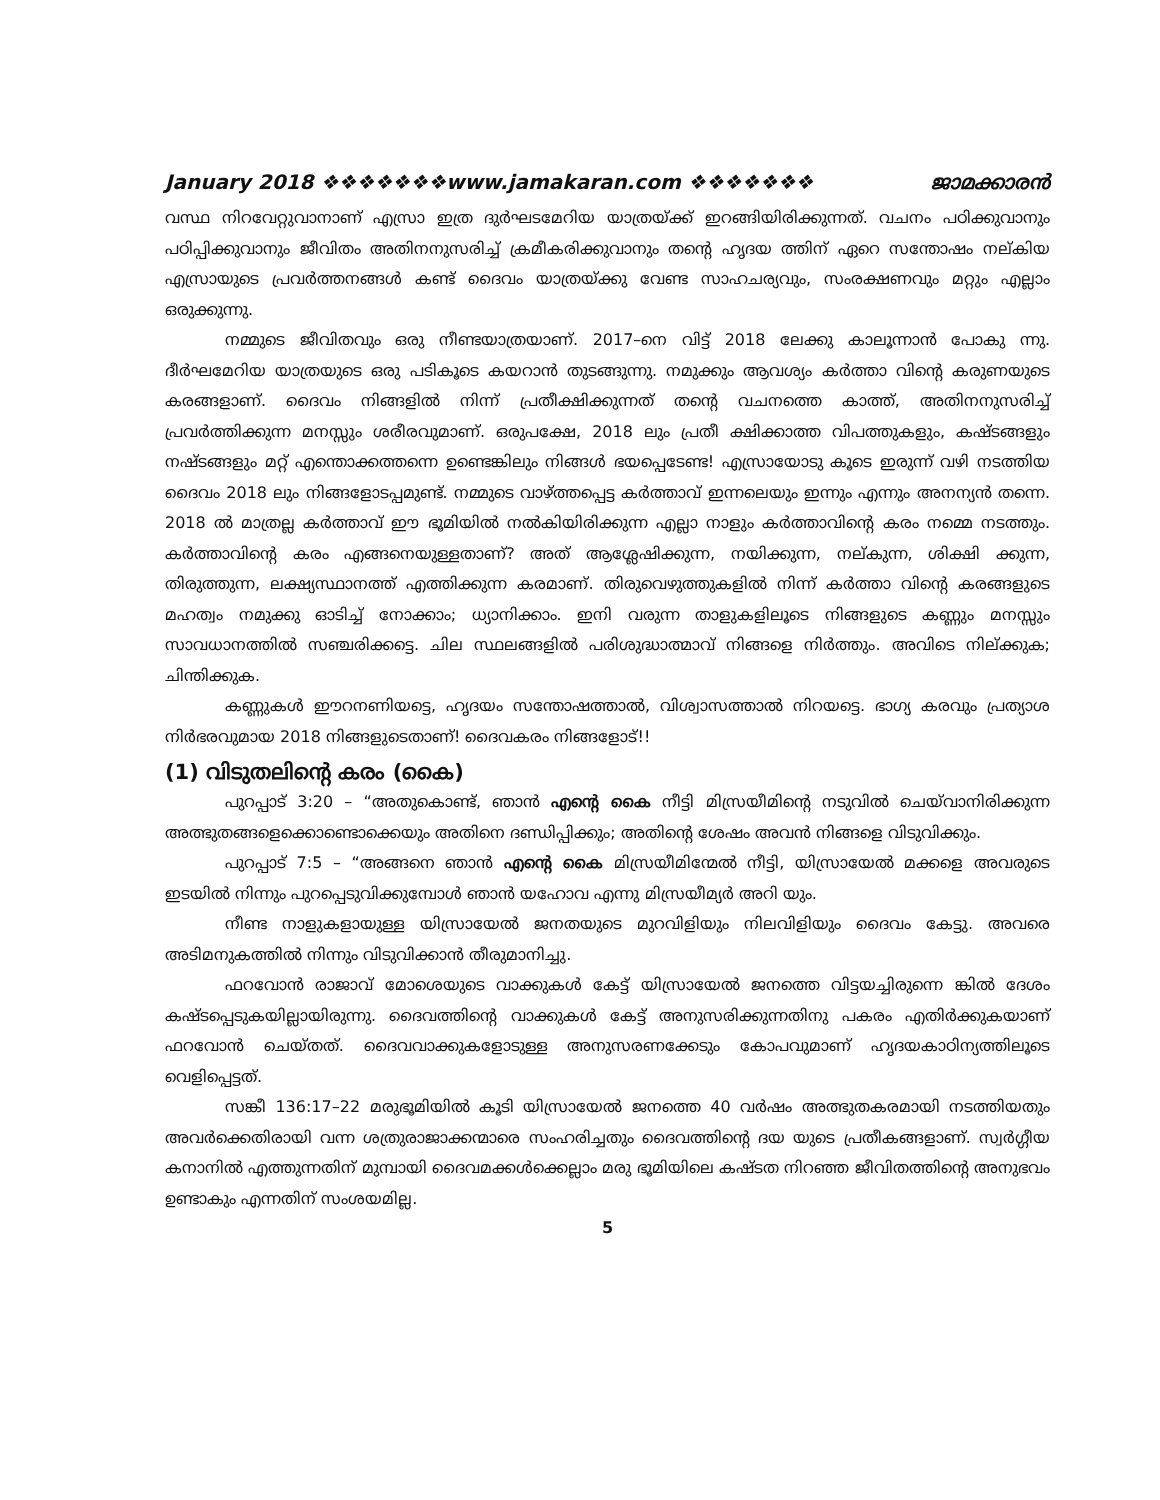January 2018 ❖❖❖❖❖❖❖www.jamakaran.com ❖❖❖❖❖❖❖ ജാമക്കാരൻ
വസ്ഥ നിറവേറ്റുവാനാണ് എസ്രാ ഇത്ര ദുർഘടമേറിയ യാത്രയ്ക്ക് ഇറങ്ങിയിരിക്കുന്നത്. വചനം പഠിക്കുവാനും പഠിപ്പിക്കുവാനും ജീവിതം അതിനനുസരിച്ച് ക്രമീകരിക്കുവാനും തന്റെ ഹൃദയ ത്തിന് ഏറെ സന്തോഷം നല്കിയ എസ്രായുടെ പ്രവർത്തനങ്ങൾ കണ്ട് ദൈവം യാത്രയ്ക്കു വേണ്ട സാഹചര്യവും, സംരക്ഷണവും മറ്റും എല്ലാം ഒരുക്കുന്നു.
നമ്മുടെ ജീവിതവും ഒരു നീണ്ടയാത്രയാണ്. 2017–നെ വിട്ട് 2018 ലേക്കു കാലൂന്നാൻ പോകു ന്നു. ദീർഘമേറിയ യാത്രയുടെ ഒരു പടികൂടെ കയറാൻ തുടങ്ങുന്നു. നമുക്കും ആവശ്യം കർത്താ വിന്റെ കരുണയുടെ കരങ്ങളാണ്. ദൈവം നിങ്ങളിൽ നിന്ന് പ്രതീക്ഷിക്കുന്നത് തന്റെ വചനത്തെ കാത്ത്, അതിനനുസരിച്ച് പ്രവർത്തിക്കുന്ന മനസ്സും ശരീരവുമാണ്. ഒരുപക്ഷേ, 2018 ലും പ്രതീ ക്ഷിക്കാത്ത വിപത്തുകളും, കഷ്ടങ്ങളും നഷ്ടങ്ങളും മറ്റ് എന്തൊക്കത്തന്നെ ഉണ്ടെങ്കിലും നിങ്ങൾ ഭയപ്പെടേണ്ട! എസ്രായോടു കൂടെ ഇരുന്ന് വഴി നടത്തിയ ദൈവം 2018 ലും നിങ്ങളോടപ്പമുണ്ട്. നമ്മുടെ വാഴ്ത്തപ്പെട്ട കർത്താവ് ഇന്നലെയും ഇന്നും എന്നും അനന്യൻ തന്നെ. 2018 ൽ മാത്രല്ല കർത്താവ് ഈ ഭൂമിയിൽ നൽകിയിരിക്കുന്ന എല്ലാ നാളും കർത്താവിന്റെ കരം നമ്മെ നടത്തും. കർത്താവിന്റെ കരം എങ്ങനെയുള്ളതാണ്? അത് ആശ്ലേഷിക്കുന്ന, നയിക്കുന്ന, നല്കുന്ന, ശിക്ഷി ക്കുന്ന, തിരുത്തുന്ന, ലക്ഷ്യസ്ഥാനത്ത് എത്തിക്കുന്ന കരമാണ്. തിരുവെഴുത്തുകളിൽ നിന്ന് കർത്താ വിന്റെ കരങ്ങളുടെ മഹത്വം നമുക്കു ഓടിച്ച് നോക്കാം; ധ്യാനിക്കാം. ഇനി വരുന്ന താളുകളിലൂടെ നിങ്ങളുടെ കണ്ണും മനസ്സും സാവധാനത്തിൽ സഞ്ചരിക്കട്ടെ. ചില സ്ഥലങ്ങളിൽ പരിശുദ്ധാത്മാവ് നിങ്ങളെ നിർത്തും. അവിടെ നില്ക്കുക; ചിന്തിക്കുക.
കണ്ണുകൾ ഈറനണിയട്ടെ, ഹൃദയം സന്തോഷത്താൽ, വിശ്വാസത്താൽ നിറയട്ടെ. ഭാഗ്യ കരവും പ്രത്യാശ നിർഭരവുമായ 2018 നിങ്ങളുടെതാണ്! ദൈവകരം നിങ്ങളോട്!!
(1) വിടുതലിന്റെ കരം (കൈ)
പുറപ്പാട് 3:20 – “അതുകൊണ്ട്, ഞാൻ എന്റെ കൈ നീട്ടി മിസ്രയീമിന്റെ നടുവിൽ ചെയ്‌വാനിരിക്കുന്ന അത്ഭുതങ്ങളെക്കൊണ്ടൊക്കെയും അതിനെ ദണ്ഡിപ്പിക്കും; അതിന്റെ ശേഷം അവൻ നിങ്ങളെ വിടുവിക്കും.
പുറപ്പാട് 7:5 – “അങ്ങനെ ഞാൻ എന്റെ കൈ മിസ്രയീമിന്മേൽ നീട്ടി, യിസ്രായേൽ മക്കളെ അവരുടെ ഇടയിൽ നിന്നും പുറപ്പെടുവിക്കുമ്പോൾ ഞാൻ യഹോവ എന്നു മിസ്രയീമ്യർ അറി യും.
നീണ്ട നാളുകളായുള്ള യിസ്രായേൽ ജനതയുടെ മുറവിളിയും നിലവിളിയും ദൈവം കേട്ടു. അവരെ അടിമനുകത്തിൽ നിന്നും വിടുവിക്കാൻ തീരുമാനിച്ചു.
ഫറവോൻ രാജാവ് മോശെയുടെ വാക്കുകൾ കേട്ട് യിസ്രായേൽ ജനത്തെ വിട്ടയച്ചിരുന്നെ ങ്കിൽ ദേശം കഷ്ടപ്പെടുകയില്ലായിരുന്നു. ദൈവത്തിന്റെ വാക്കുകൾ കേട്ട് അനുസരിക്കുന്നതിനു പകരം എതിർക്കുകയാണ് ഫറവോൻ ചെയ്തത്. ദൈവവാക്കുകളോടുള്ള അനുസരണക്കേടും കോപവുമാണ് ഹൃദയകാഠിന്യത്തിലൂടെ വെളിപ്പെട്ടത്.
സങ്കീ 136:17–22 മരുഭൂമിയിൽ കൂടി യിസ്രായേൽ ജനത്തെ 40 വർഷം അത്ഭുതകരമായി നടത്തിയതും അവർക്കെതിരായി വന്ന ശത്രുരാജാക്കന്മാരെ സംഹരിച്ചതും ദൈവത്തിന്റെ ദയ യുടെ പ്രതീകങ്ങളാണ്. സ്വർഗ്ഗീയ കനാനിൽ എത്തുന്നതിന് മുമ്പായി ദൈവമക്കൾക്കെല്ലാം മരു ഭൂമിയിലെ കഷ്ടത നിറഞ്ഞ ജീവിതത്തിന്റെ അനുഭവം ഉണ്ടാകും എന്നതിന് സംശയമില്ല.
5